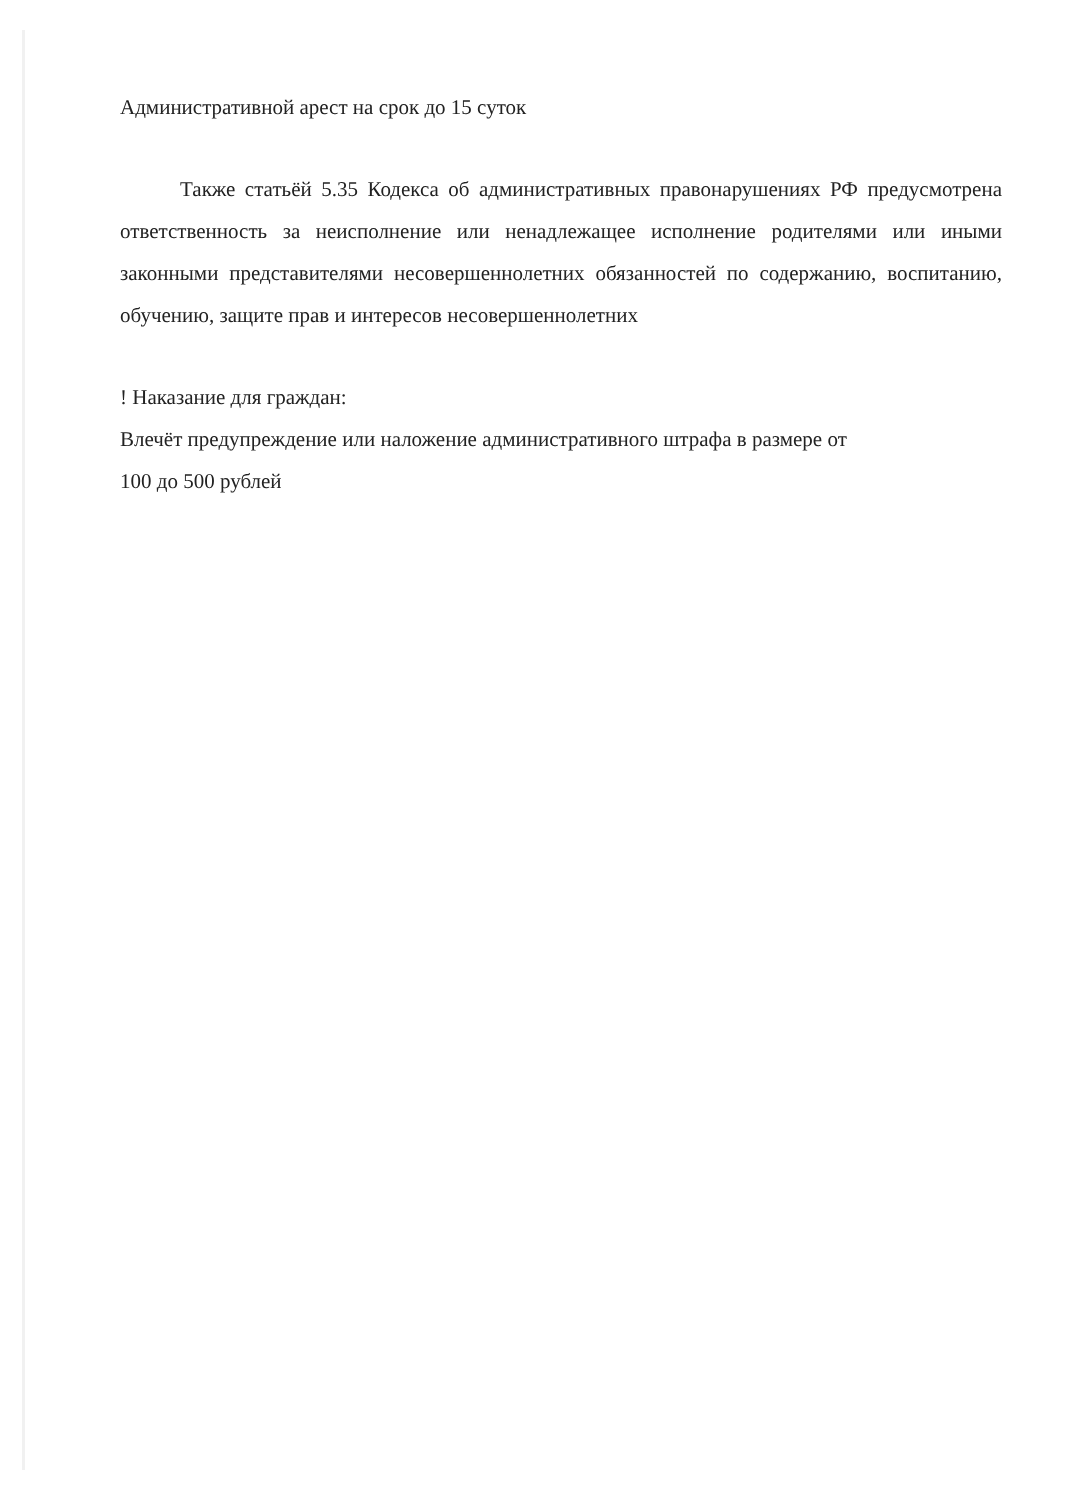Административной арест на срок до 15 суток
Также статьёй 5.35 Кодекса об административных правонарушениях РФ предусмотрена ответственность за неисполнение или ненадлежащее исполнение родителями или иными законными представителями несовершеннолетних обязанностей по содержанию, воспитанию, обучению, защите прав и интересов несовершеннолетних
! Наказание для граждан:
Влечёт предупреждение или наложение административного штрафа в размере от
100 до 500 рублей